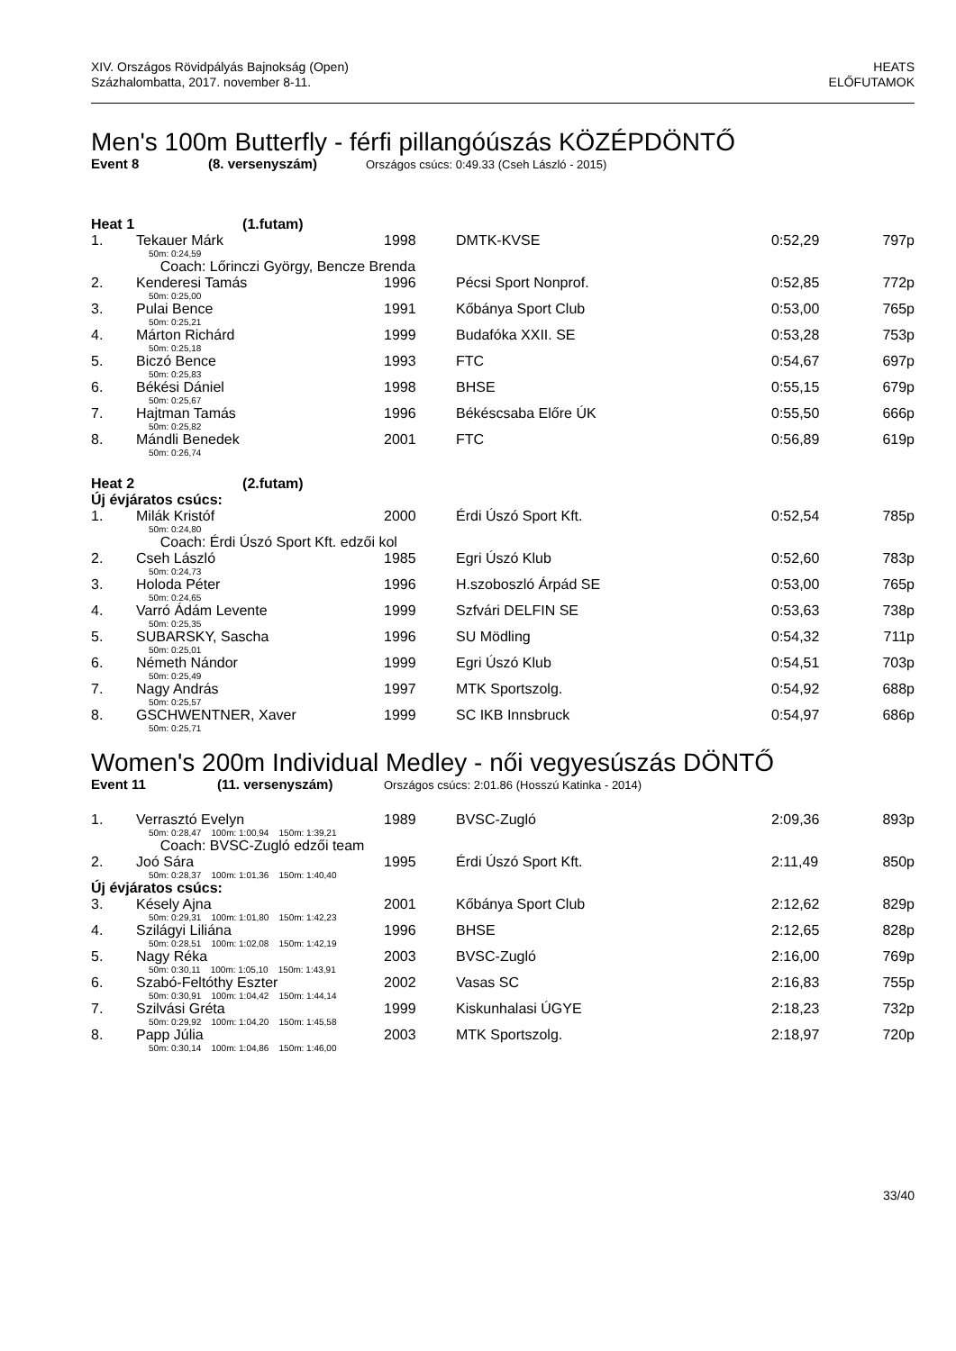XIV. Országos Rövidpályás Bajnokság (Open)
Százhalombatta, 2017. november 8-11.
HEATS
ELŐFUTAMOK
Men's 100m Butterfly - férfi pillangóúszás KÖZÉPDÖNTŐ
Event 8 (8. versenyszám) Országos csúcs: 0:49.33 (Cseh László - 2015)
| Heat 1 (1.futam) | | | | | |
| 1. | Tekauer Márk | 1998 | DMTK-KVSE | 0:52,29 | 797p |
| | 50m: 0:24,59 | | | | |
| | Coach: Lőrinczi György, Bencze Brenda | | | | |
| 2. | Kenderesi Tamás | 1996 | Pécsi Sport Nonprof. | 0:52,85 | 772p |
| | 50m: 0:25,00 | | | | |
| 3. | Pulai Bence | 1991 | Kőbánya Sport Club | 0:53,00 | 765p |
| | 50m: 0:25,21 | | | | |
| 4. | Márton Richárd | 1999 | Budafóka XXII. SE | 0:53,28 | 753p |
| | 50m: 0:25,18 | | | | |
| 5. | Biczó Bence | 1993 | FTC | 0:54,67 | 697p |
| | 50m: 0:25,83 | | | | |
| 6. | Békési Dániel | 1998 | BHSE | 0:55,15 | 679p |
| | 50m: 0:25,67 | | | | |
| 7. | Hajtman Tamás | 1996 | Békéscsaba Előre ÚK | 0:55,50 | 666p |
| | 50m: 0:25,82 | | | | |
| 8. | Mándli Benedek | 2001 | FTC | 0:56,89 | 619p |
| | 50m: 0:26,74 | | | | |
| Heat 2 (2.futam) | | | | | |
| Új évjáratos csúcs: | | | | | |
| 1. | Milák Kristóf | 2000 | Érdi Úszó Sport Kft. | 0:52,54 | 785p |
| | 50m: 0:24,80 | | | | |
| | Coach: Érdi Úszó Sport Kft. edzői kol | | | | |
| 2. | Cseh László | 1985 | Egri Úszó Klub | 0:52,60 | 783p |
| | 50m: 0:24,73 | | | | |
| 3. | Holoda Péter | 1996 | H.szoboszló Árpád SE | 0:53,00 | 765p |
| | 50m: 0:24,65 | | | | |
| 4. | Varró Ádám Levente | 1999 | Szfvári DELFIN SE | 0:53,63 | 738p |
| | 50m: 0:25,35 | | | | |
| 5. | SUBARSKY, Sascha | 1996 | SU Mödling | 0:54,32 | 711p |
| | 50m: 0:25,01 | | | | |
| 6. | Németh Nándor | 1999 | Egri Úszó Klub | 0:54,51 | 703p |
| | 50m: 0:25,49 | | | | |
| 7. | Nagy András | 1997 | MTK Sportszolg. | 0:54,92 | 688p |
| | 50m: 0:25,57 | | | | |
| 8. | GSCHWENTNER, Xaver | 1999 | SC IKB Innsbruck | 0:54,97 | 686p |
| | 50m: 0:25,71 | | | | |
Women's 200m Individual Medley - női vegyesúszás DÖNTŐ
Event 11 (11. versenyszám) Országos csúcs: 2:01.86 (Hosszú Katinka - 2014)
| 1. | Verrasztó Evelyn | 1989 | BVSC-Zugló | 2:09,36 | 893p |
| | 50m: 0:28,47 100m: 1:00,94 150m: 1:39,21 | | | | |
| | Coach: BVSC-Zugló edzői team | | | | |
| 2. | Joó Sára | 1995 | Érdi Úszó Sport Kft. | 2:11,49 | 850p |
| | 50m: 0:28,37 100m: 1:01,36 150m: 1:40,40 | | | | |
| Új évjáratos csúcs: | | | | | |
| 3. | Késely Ajna | 2001 | Kőbánya Sport Club | 2:12,62 | 829p |
| | 50m: 0:29,31 100m: 1:01,80 150m: 1:42,23 | | | | |
| 4. | Szilágyi Liliána | 1996 | BHSE | 2:12,65 | 828p |
| | 50m: 0:28,51 100m: 1:02,08 150m: 1:42,19 | | | | |
| 5. | Nagy Réka | 2003 | BVSC-Zugló | 2:16,00 | 769p |
| | 50m: 0:30,11 100m: 1:05,10 150m: 1:43,91 | | | | |
| 6. | Szabó-Feltóthy Eszter | 2002 | Vasas SC | 2:16,83 | 755p |
| | 50m: 0:30,91 100m: 1:04,42 150m: 1:44,14 | | | | |
| 7. | Szilvási Gréta | 1999 | Kiskunhalasi ÚGYE | 2:18,23 | 732p |
| | 50m: 0:29,92 100m: 1:04,20 150m: 1:45,58 | | | | |
| 8. | Papp Júlia | 2003 | MTK Sportszolg. | 2:18,97 | 720p |
| | 50m: 0:30,14 100m: 1:04,86 150m: 1:46,00 | | | | |
33/40